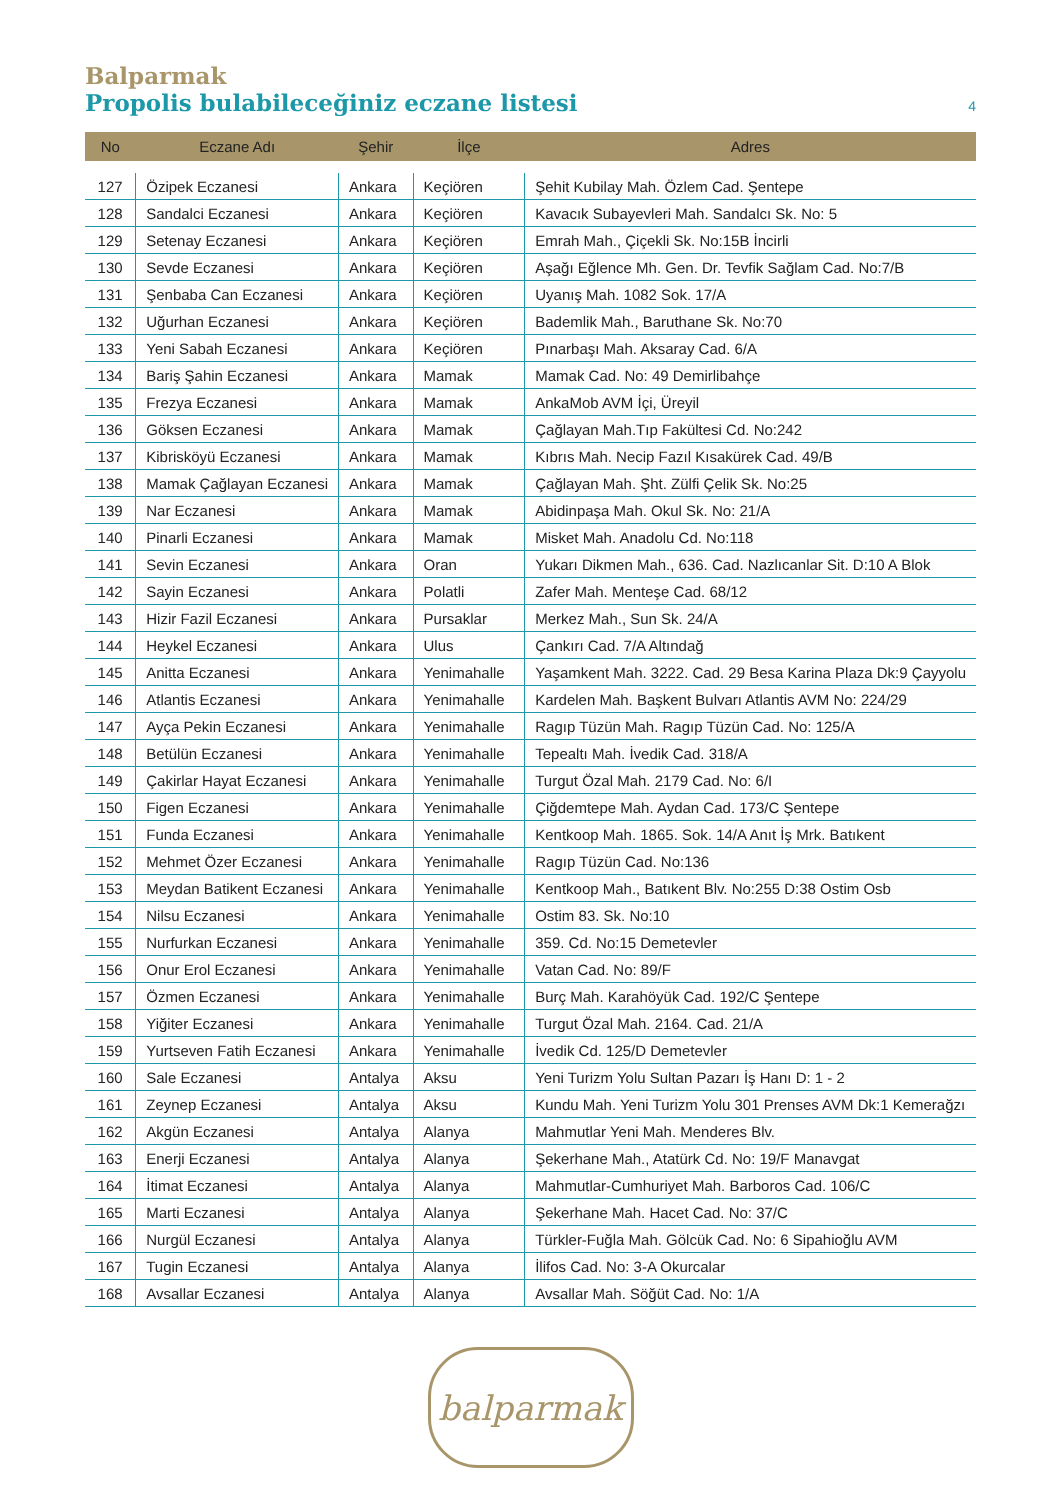Balparmak
Propolis bulabileceğiniz eczane listesi
4
| No | Eczane Adı | Şehir | İlçe | Adres |
| --- | --- | --- | --- | --- |
| 127 | Özipek Eczanesi | Ankara | Keçiören | Şehit Kubilay Mah. Özlem Cad. Şentepe |
| 128 | Sandalci Eczanesi | Ankara | Keçiören | Kavacık Subayevleri Mah. Sandalcı Sk. No: 5 |
| 129 | Setenay Eczanesi | Ankara | Keçiören | Emrah Mah., Çiçekli Sk. No:15B İncirli |
| 130 | Sevde Eczanesi | Ankara | Keçiören | Aşağı Eğlence Mh. Gen. Dr. Tevfik Sağlam Cad. No:7/B |
| 131 | Şenbaba Can Eczanesi | Ankara | Keçiören | Uyanış Mah. 1082 Sok. 17/A |
| 132 | Uğurhan Eczanesi | Ankara | Keçiören | Bademlik Mah., Baruthane Sk. No:70 |
| 133 | Yeni Sabah Eczanesi | Ankara | Keçiören | Pınarbaşı Mah. Aksaray Cad. 6/A |
| 134 | Bariş Şahin Eczanesi | Ankara | Mamak | Mamak Cad. No: 49 Demirlibahçe |
| 135 | Frezya Eczanesi | Ankara | Mamak | AnkaMob AVM İçi, Üreyil |
| 136 | Göksen Eczanesi | Ankara | Mamak | Çağlayan Mah.Tıp Fakültesi Cd. No:242 |
| 137 | Kibrisköyü Eczanesi | Ankara | Mamak | Kıbrıs Mah. Necip Fazıl Kısakürek Cad. 49/B |
| 138 | Mamak Çağlayan Eczanesi | Ankara | Mamak | Çağlayan Mah. Şht. Zülfi Çelik Sk. No:25 |
| 139 | Nar Eczanesi | Ankara | Mamak | Abidinpaşa Mah. Okul Sk. No: 21/A |
| 140 | Pinarli Eczanesi | Ankara | Mamak | Misket Mah. Anadolu Cd. No:118 |
| 141 | Sevin Eczanesi | Ankara | Oran | Yukarı Dikmen Mah., 636. Cad. Nazlıcanlar Sit. D:10 A Blok |
| 142 | Sayin Eczanesi | Ankara | Polatli | Zafer Mah. Menteşe Cad. 68/12 |
| 143 | Hizir Fazil Eczanesi | Ankara | Pursaklar | Merkez Mah., Sun Sk. 24/A |
| 144 | Heykel Eczanesi | Ankara | Ulus | Çankırı Cad. 7/A Altındağ |
| 145 | Anitta Eczanesi | Ankara | Yenimahalle | Yaşamkent Mah. 3222. Cad. 29 Besa Karina Plaza Dk:9 Çayyolu |
| 146 | Atlantis Eczanesi | Ankara | Yenimahalle | Kardelen Mah. Başkent Bulvarı Atlantis AVM No: 224/29 |
| 147 | Ayça Pekin Eczanesi | Ankara | Yenimahalle | Ragıp Tüzün Mah. Ragıp Tüzün Cad. No: 125/A |
| 148 | Betülün Eczanesi | Ankara | Yenimahalle | Tepealtı Mah. İvedik Cad. 318/A |
| 149 | Çakirlar Hayat Eczanesi | Ankara | Yenimahalle | Turgut Özal Mah. 2179 Cad. No: 6/I |
| 150 | Figen Eczanesi | Ankara | Yenimahalle | Çiğdemtepe Mah. Aydan Cad. 173/C Şentepe |
| 151 | Funda Eczanesi | Ankara | Yenimahalle | Kentkoop Mah. 1865. Sok. 14/A Anıt İş Mrk. Batıkent |
| 152 | Mehmet Özer Eczanesi | Ankara | Yenimahalle | Ragıp Tüzün Cad. No:136 |
| 153 | Meydan Batikent Eczanesi | Ankara | Yenimahalle | Kentkoop Mah., Batıkent Blv. No:255 D:38 Ostim Osb |
| 154 | Nilsu Eczanesi | Ankara | Yenimahalle | Ostim 83. Sk. No:10 |
| 155 | Nurfurkan Eczanesi | Ankara | Yenimahalle | 359. Cd. No:15 Demetevler |
| 156 | Onur Erol Eczanesi | Ankara | Yenimahalle | Vatan Cad. No: 89/F |
| 157 | Özmen Eczanesi | Ankara | Yenimahalle | Burç Mah. Karahöyük Cad. 192/C Şentepe |
| 158 | Yiğiter Eczanesi | Ankara | Yenimahalle | Turgut Özal Mah. 2164. Cad. 21/A |
| 159 | Yurtseven Fatih Eczanesi | Ankara | Yenimahalle | İvedik Cd. 125/D Demetevler |
| 160 | Sale Eczanesi | Antalya | Aksu | Yeni Turizm Yolu Sultan Pazarı İş Hanı D: 1 - 2 |
| 161 | Zeynep Eczanesi | Antalya | Aksu | Kundu Mah. Yeni Turizm Yolu 301 Prenses AVM Dk:1 Kemerağzı |
| 162 | Akgün Eczanesi | Antalya | Alanya | Mahmutlar Yeni Mah. Menderes Blv. |
| 163 | Enerji Eczanesi | Antalya | Alanya | Şekerhane Mah., Atatürk Cd. No: 19/F Manavgat |
| 164 | İtimat Eczanesi | Antalya | Alanya | Mahmutlar-Cumhuriyet Mah. Barboros Cad. 106/C |
| 165 | Marti Eczanesi | Antalya | Alanya | Şekerhane Mah. Hacet Cad. No: 37/C |
| 166 | Nurgül Eczanesi | Antalya | Alanya | Türkler-Fuğla Mah. Gölcük Cad. No: 6 Sipahioğlu AVM |
| 167 | Tugin Eczanesi | Antalya | Alanya | İlifos Cad. No: 3-A Okurcalar |
| 168 | Avsallar Eczanesi | Antalya | Alanya | Avsallar Mah. Söğüt Cad. No: 1/A |
balparmak